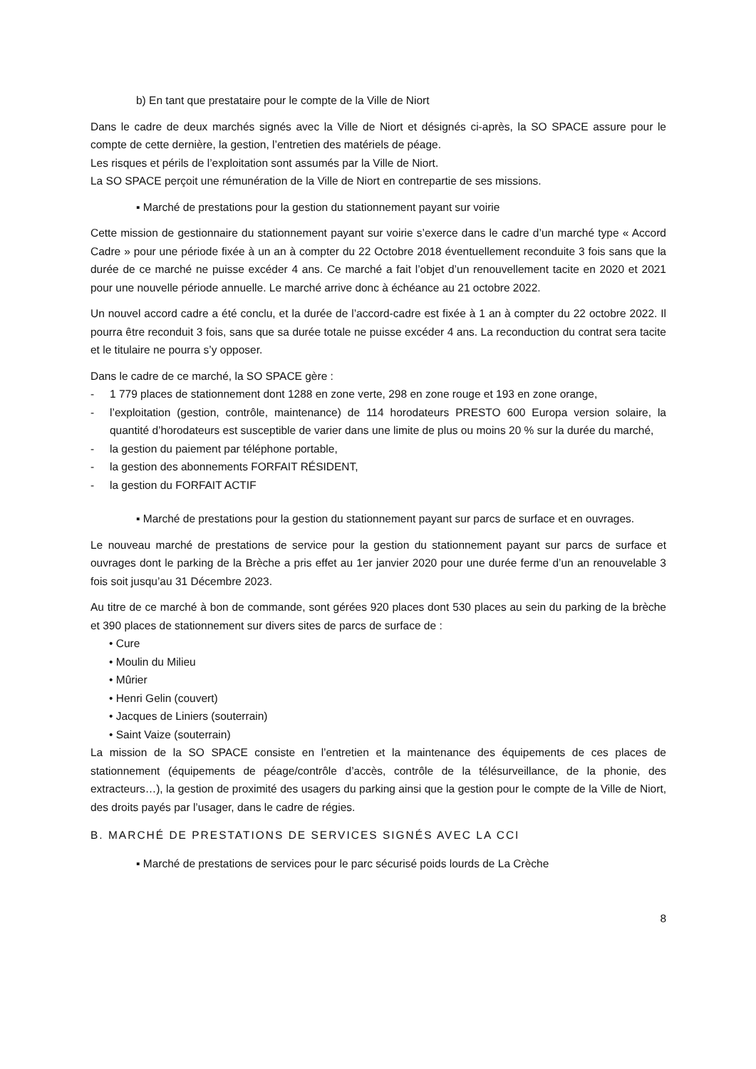b) En tant que prestataire pour le compte de la Ville de Niort
Dans le cadre de deux marchés signés avec la Ville de Niort et désignés ci-après, la SO SPACE assure pour le compte de cette dernière, la gestion, l’entretien des matériels de péage.
Les risques et périls de l’exploitation sont assumés par la Ville de Niort.
La SO SPACE perçoit une rémunération de la Ville de Niort en contrepartie de ses missions.
▪ Marché de prestations pour la gestion du stationnement payant sur voirie
Cette mission de gestionnaire du stationnement payant sur voirie s’exerce dans le cadre d’un marché type « Accord Cadre » pour une période fixée à un an à compter du 22 Octobre 2018 éventuellement reconduite 3 fois sans que la durée de ce marché ne puisse excéder 4 ans. Ce marché a fait l’objet d’un renouvellement tacite en 2020 et 2021 pour une nouvelle période annuelle. Le marché arrive donc à échéance au 21 octobre 2022.
Un nouvel accord cadre a été conclu, et la durée de l’accord-cadre est fixée à 1 an à compter du 22 octobre 2022. Il pourra être reconduit 3 fois, sans que sa durée totale ne puisse excéder 4 ans. La reconduction du contrat sera tacite et le titulaire ne pourra s’y opposer.
Dans le cadre de ce marché, la SO SPACE gère :
- 1 779 places de stationnement dont 1288 en zone verte, 298 en zone rouge et 193 en zone orange,
- l’exploitation (gestion, contrôle, maintenance) de 114 horodateurs PRESTO 600 Europa version solaire, la quantité d’horodateurs est susceptible de varier dans une limite de plus ou moins 20 % sur la durée du marché,
- la gestion du paiement par téléphone portable,
- la gestion des abonnements FORFAIT RÉSIDENT,
- la gestion du FORFAIT ACTIF
▪ Marché de prestations pour la gestion du stationnement payant sur parcs de surface et en ouvrages.
Le nouveau marché de prestations de service pour la gestion du stationnement payant sur parcs de surface et ouvrages dont le parking de la Brèche a pris effet au 1er janvier 2020 pour une durée ferme d’un an renouvelable 3 fois soit jusqu’au 31 Décembre 2023.
Au titre de ce marché à bon de commande, sont gérées 920 places dont 530 places au sein du parking de la brèche et 390 places de stationnement sur divers sites de parcs de surface de :
• Cure
• Moulin du Milieu
• Mûrier
• Henri Gelin (couvert)
• Jacques de Liniers (souterrain)
• Saint Vaize (souterrain)
La mission de la SO SPACE consiste en l’entretien et la maintenance des équipements de ces places de stationnement (équipements de péage/contrôle d’accès, contrôle de la télésurveillance, de la phonie, des extracteurs…), la gestion de proximité des usagers du parking ainsi que la gestion pour le compte de la Ville de Niort, des droits payés par l’usager, dans le cadre de régies.
B. MARCHÉ DE PRESTATIONS DE SERVICES SIGNÉS AVEC LA CCI
▪ Marché de prestations de services pour le parc sécurisé poids lourds de La Crèche
8